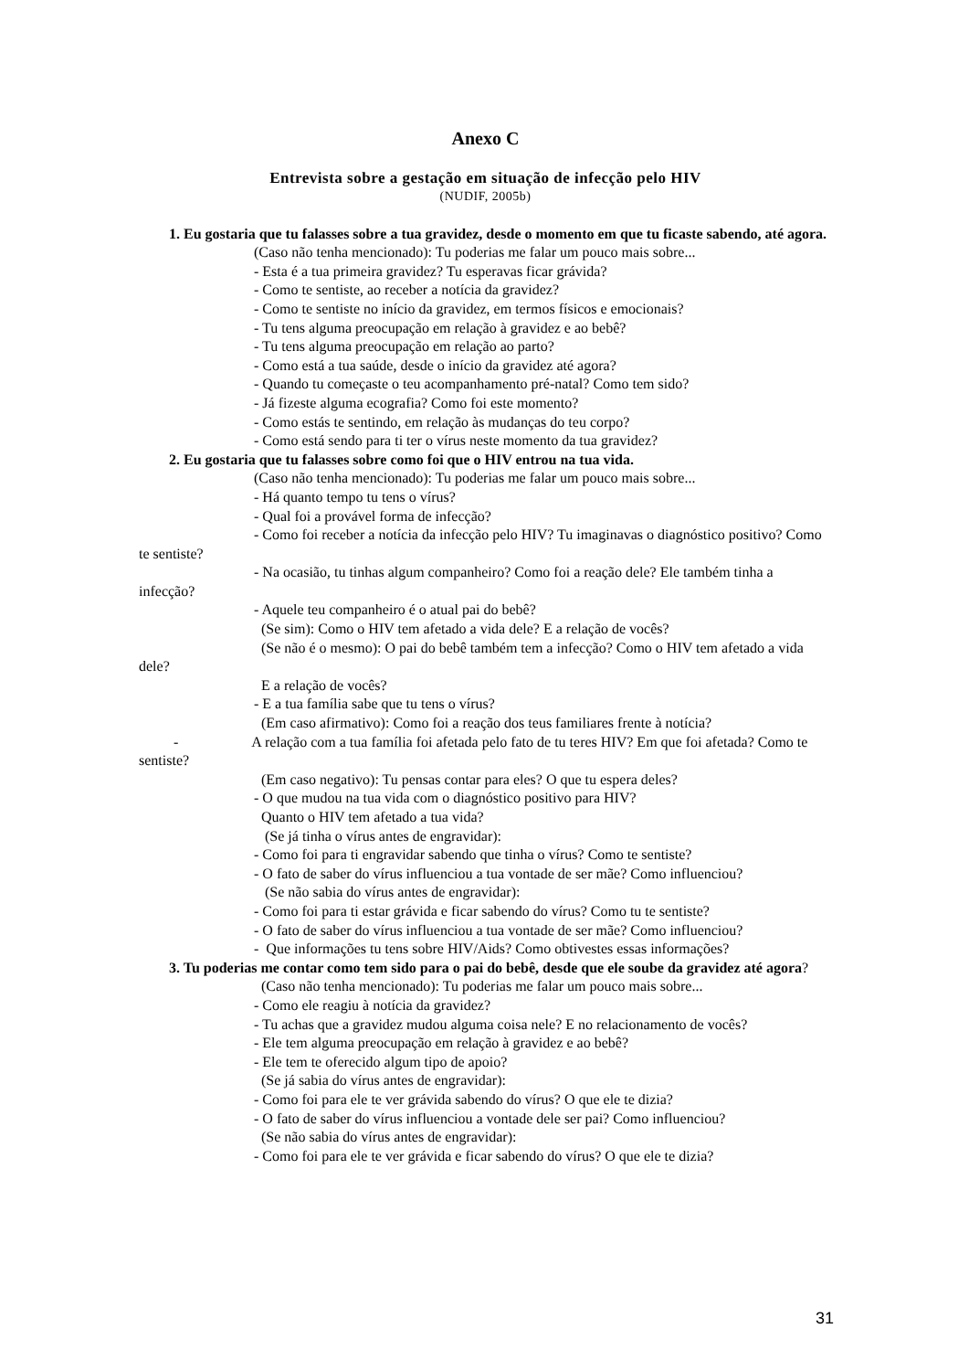Anexo C
Entrevista sobre a gestação em situação de infecção pelo HIV
(NUDIF, 2005b)
1. Eu gostaria que tu falasses sobre a tua gravidez, desde o momento em que tu ficaste sabendo, até agora.
(Caso não tenha mencionado): Tu poderias me falar um pouco mais sobre...
- Esta é a tua primeira gravidez? Tu esperavas ficar grávida?
- Como te sentiste, ao receber a notícia da gravidez?
- Como te sentiste no início da gravidez, em termos físicos e emocionais?
- Tu tens alguma preocupação em relação à gravidez e ao bebê?
- Tu tens alguma preocupação em relação ao parto?
- Como está a tua saúde, desde o início da gravidez até agora?
- Quando tu começaste o teu acompanhamento pré-natal? Como tem sido?
- Já fizeste alguma ecografia? Como foi este momento?
- Como estás te sentindo, em relação às mudanças do teu corpo?
- Como está sendo para ti ter o vírus neste momento da tua gravidez?
2. Eu gostaria que tu falasses sobre como foi que o HIV entrou na tua vida.
(Caso não tenha mencionado): Tu poderias me falar um pouco mais sobre...
- Há quanto tempo tu tens o vírus?
- Qual foi a provável forma de infecção?
- Como foi receber a notícia da infecção pelo HIV? Tu imaginavas o diagnóstico positivo? Como te sentiste?
- Na ocasião, tu tinhas algum companheiro? Como foi a reação dele? Ele também tinha a infecção?
- Aquele teu companheiro é o atual pai do bebê?
(Se sim): Como o HIV tem afetado a vida dele? E a relação de vocês?
(Se não é o mesmo): O pai do bebê também tem a infecção? Como o HIV tem afetado a vida dele?
E a relação de vocês?
- E a tua família sabe que tu tens o vírus?
(Em caso afirmativo): Como foi a reação dos teus familiares frente à notícia?
- A relação com a tua família foi afetada pelo fato de tu teres HIV? Em que foi afetada? Como te sentiste?
(Em caso negativo): Tu pensas contar para eles? O que tu espera deles?
- O que mudou na tua vida com o diagnóstico positivo para HIV?
Quanto o HIV tem afetado a tua vida?
(Se já tinha o vírus antes de engravidar):
- Como foi para ti engravidar sabendo que tinha o vírus? Como te sentiste?
- O fato de saber do vírus influenciou a tua vontade de ser mãe? Como influenciou?
(Se não sabia do vírus antes de engravidar):
- Como foi para ti estar grávida e ficar sabendo do vírus? Como tu te sentiste?
- O fato de saber do vírus influenciou a tua vontade de ser mãe? Como influenciou?
- Que informações tu tens sobre HIV/Aids? Como obtivestes essas informações?
3. Tu poderias me contar como tem sido para o pai do bebê, desde que ele soube da gravidez até agora?
(Caso não tenha mencionado): Tu poderias me falar um pouco mais sobre...
- Como ele reagiu à notícia da gravidez?
- Tu achas que a gravidez mudou alguma coisa nele? E no relacionamento de vocês?
- Ele tem alguma preocupação em relação à gravidez e ao bebê?
- Ele tem te oferecido algum tipo de apoio?
(Se já sabia do vírus antes de engravidar):
- Como foi para ele te ver grávida sabendo do vírus? O que ele te dizia?
- O fato de saber do vírus influenciou a vontade dele ser pai? Como influenciou?
(Se não sabia do vírus antes de engravidar):
- Como foi para ele te ver grávida e ficar sabendo do vírus? O que ele te dizia?
31